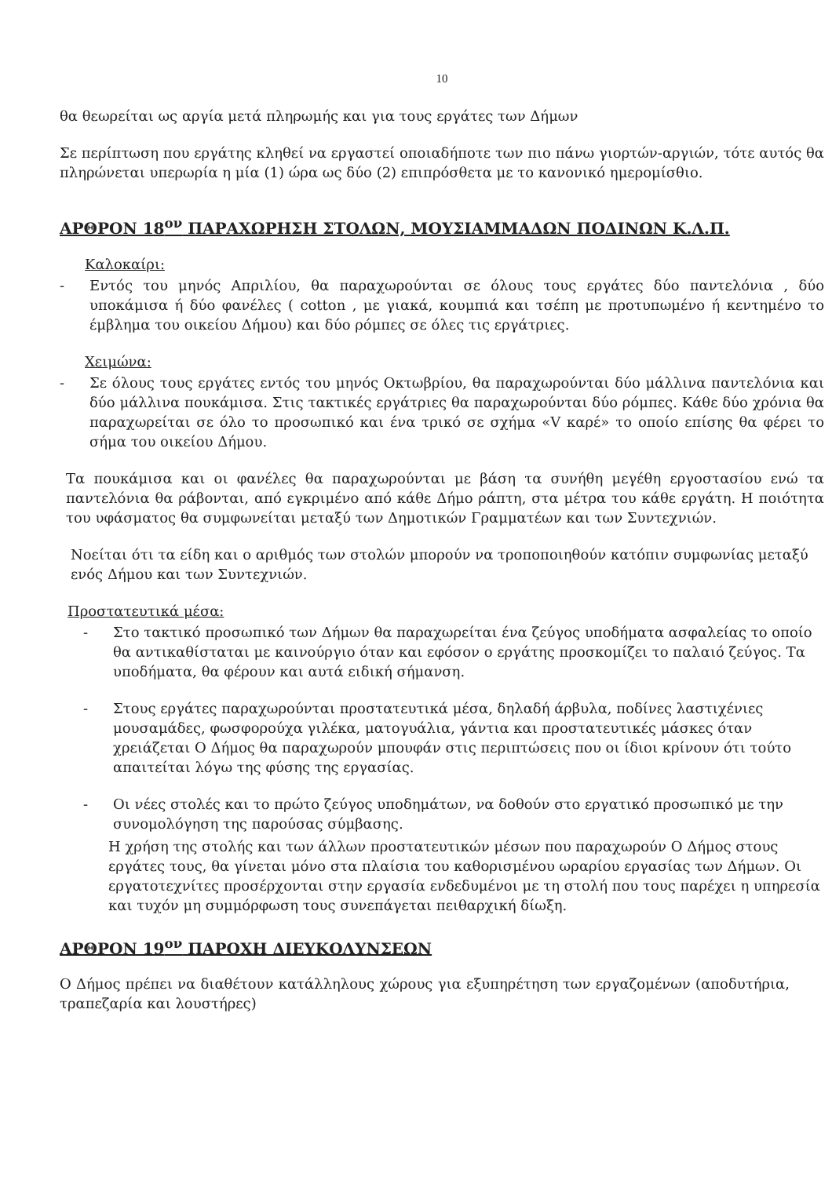10
θα θεωρείται ως αργία μετά πληρωμής και για τους εργάτες των Δήμων
Σε περίπτωση που εργάτης κληθεί να εργαστεί οποιαδήποτε των πιο πάνω γιορτών-αργιών, τότε αυτός θα πληρώνεται υπερωρία η μία (1) ώρα ως δύο (2) επιπρόσθετα με το κανονικό ημερομίσθιο.
ΑΡΘΡΟΝ 18<sup>ον</sup> ΠΑΡΑΧΩΡΗΣΗ ΣΤΟΛΩΝ, ΜΟΥΣΙΑΜΜΑΔΩΝ ΠΟΔΙΝΩΝ Κ.Λ.Π.
Καλοκαίρι:
- Εντός του μηνός Απριλίου, θα παραχωρούνται σε όλους τους εργάτες δύο παντελόνια , δύο υποκάμισα ή δύο φανέλες ( cotton , με γιακά, κουμπιά και τσέπη με προτυπωμένο ή κεντημένο το έμβλημα του οικείου Δήμου) και δύο ρόμπες σε όλες τις εργάτριες.
Χειμώνα:
- Σε όλους τους εργάτες εντός του μηνός Οκτωβρίου, θα παραχωρούνται δύο μάλλινα παντελόνια και δύο μάλλινα πουκάμισα. Στις τακτικές εργάτριες θα παραχωρούνται δύο ρόμπες. Κάθε δύο χρόνια θα παραχωρείται σε όλο το προσωπικό και ένα τρικό σε σχήμα «V καρέ» το οποίο επίσης θα φέρει το σήμα του οικείου Δήμου.
Τα πουκάμισα και οι φανέλες θα παραχωρούνται με βάση τα συνήθη μεγέθη εργοστασίου ενώ τα παντελόνια θα ράβονται, από εγκριμένο από κάθε Δήμο ράπτη, στα μέτρα του κάθε εργάτη. Η ποιότητα του υφάσματος θα συμφωνείται μεταξύ των Δημοτικών Γραμματέων και των Συντεχνιών.
Νοείται ότι τα είδη και ο αριθμός των στολών μπορούν να τροποποιηθούν κατόπιν συμφωνίας μεταξύ ενός Δήμου και των Συντεχνιών.
Προστατευτικά μέσα:
- Στο τακτικό προσωπικό των Δήμων θα παραχωρείται ένα ζεύγος υποδήματα ασφαλείας το οποίο θα αντικαθίσταται με καινούργιο όταν και εφόσον ο εργάτης προσκομίζει το παλαιό ζεύγος. Τα υποδήματα, θα φέρουν και αυτά ειδική σήμανση.
- Στους εργάτες παραχωρούνται προστατευτικά μέσα, δηλαδή άρβυλα, ποδίνες λαστιχένιες μουσαμάδες, φωσφορούχα γιλέκα, ματογυάλια, γάντια και προστατευτικές μάσκες όταν χρειάζεται Ο Δήμος θα παραχωρούν μπουφάν στις περιπτώσεις που οι ίδιοι κρίνουν ότι τούτο απαιτείται λόγω της φύσης της εργασίας.
- Οι νέες στολές και το πρώτο ζεύγος υποδημάτων, να δοθούν στο εργατικό προσωπικό με την συνομολόγηση της παρούσας σύμβασης.
Η χρήση της στολής και των άλλων προστατευτικών μέσων που παραχωρούν Ο Δήμος στους εργάτες τους, θα γίνεται μόνο στα πλαίσια του καθορισμένου ωραρίου εργασίας των Δήμων. Οι εργατοτεχνίτες προσέρχονται στην εργασία ενδεδυμένοι με τη στολή που τους παρέχει η υπηρεσία και τυχόν μη συμμόρφωση τους συνεπάγεται πειθαρχική δίωξη.
ΑΡΘΡΟΝ 19<sup>ον</sup> ΠΑΡΟΧΗ ΔΙΕΥΚΟΛΥΝΣΕΩΝ
Ο Δήμος πρέπει να διαθέτουν κατάλληλους χώρους για εξυπηρέτηση των εργαζομένων (αποδυτήρια, τραπεζαρία και λουστήρες)